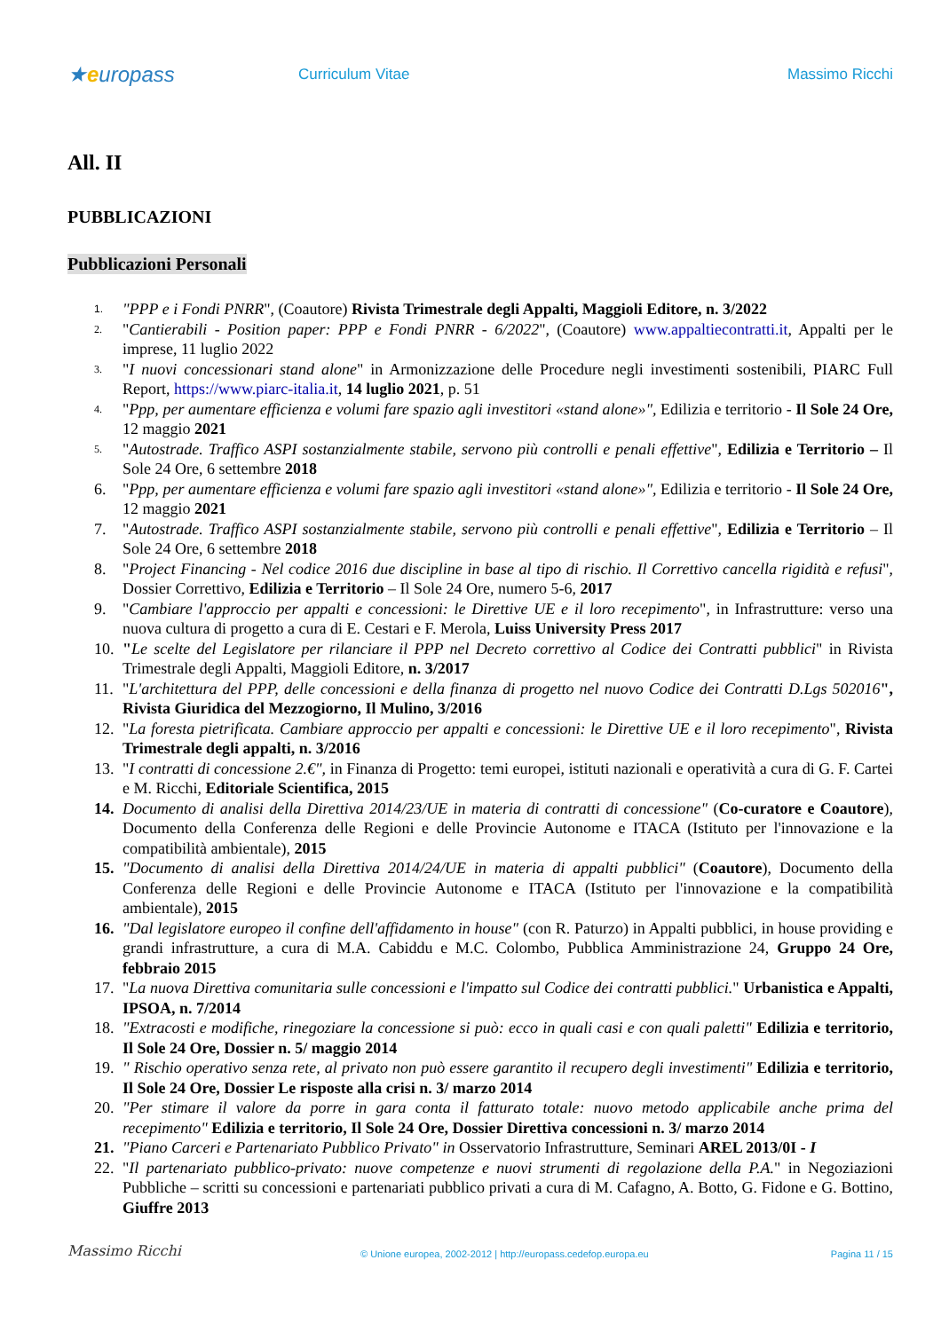★europass
Curriculum Vitae Massimo Ricchi
All. II
PUBBLICAZIONI
Pubblicazioni Personali
1. "PPP e i Fondi PNRR", (Coautore) Rivista Trimestrale degli Appalti, Maggioli Editore, n. 3/2022
2. "Cantierabili - Position paper: PPP e Fondi PNRR - 6/2022", (Coautore) www.appaltiecontratti.it, Appalti per le imprese, 11 luglio 2022
3. "I nuovi concessionari stand alone" in Armonizzazione delle Procedure negli investimenti sostenibili, PIARC Full Report, https://www.piarc-italia.it, 14 luglio 2021, p. 51
4. "Ppp, per aumentare efficienza e volumi fare spazio agli investitori «stand alone»", Edilizia e territorio - Il Sole 24 Ore, 12 maggio 2021
5. "Autostrade. Traffico ASPI sostanzialmente stabile, servono più controlli e penali effettive", Edilizia e Territorio – Il Sole 24 Ore, 6 settembre 2018
6. "Ppp, per aumentare efficienza e volumi fare spazio agli investitori «stand alone»", Edilizia e territorio - Il Sole 24 Ore, 12 maggio 2021
7. "Autostrade. Traffico ASPI sostanzialmente stabile, servono più controlli e penali effettive", Edilizia e Territorio – Il Sole 24 Ore, 6 settembre 2018
8. "Project Financing - Nel codice 2016 due discipline in base al tipo di rischio. Il Correttivo cancella rigidità e refusi", Dossier Correttivo, Edilizia e Territorio – Il Sole 24 Ore, numero 5-6, 2017
9. "Cambiare l'approccio per appalti e concessioni: le Direttive UE e il loro recepimento", in Infrastrutture: verso una nuova cultura di progetto a cura di E. Cestari e F. Merola, Luiss University Press 2017
10. "Le scelte del Legislatore per rilanciare il PPP nel Decreto correttivo al Codice dei Contratti pubblici" in Rivista Trimestrale degli Appalti, Maggioli Editore, n. 3/2017
11. "L'architettura del PPP, delle concessioni e della finanza di progetto nel nuovo Codice dei Contratti D.Lgs 502016", Rivista Giuridica del Mezzogiorno, Il Mulino, 3/2016
12. "La foresta pietrificata. Cambiare approccio per appalti e concessioni: le Direttive UE e il loro recepimento", Rivista Trimestrale degli appalti, n. 3/2016
13. "I contratti di concessione 2.€", in Finanza di Progetto: temi europei, istituti nazionali e operatività a cura di G. F. Cartei e M. Ricchi, Editoriale Scientifica, 2015
14. Documento di analisi della Direttiva 2014/23/UE in materia di contratti di concessione" (Co-curatore e Coautore), Documento della Conferenza delle Regioni e delle Provincie Autonome e ITACA (Istituto per l'innovazione e la compatibilità ambientale), 2015
15. "Documento di analisi della Direttiva 2014/24/UE in materia di appalti pubblici" (Coautore), Documento della Conferenza delle Regioni e delle Provincie Autonome e ITACA (Istituto per l'innovazione e la compatibilità ambientale), 2015
16. "Dal legislatore europeo il confine dell'affidamento in house" (con R. Paturzo) in Appalti pubblici, in house providing e grandi infrastrutture, a cura di M.A. Cabiddu e M.C. Colombo, Pubblica Amministrazione 24, Gruppo 24 Ore, febbraio 2015
17. "La nuova Direttiva comunitaria sulle concessioni e l'impatto sul Codice dei contratti pubblici." Urbanistica e Appalti, IPSOA, n. 7/2014
18. "Extracosti e modifiche, rinegoziare la concessione si può: ecco in quali casi e con quali paletti" Edilizia e territorio, Il Sole 24 Ore, Dossier n. 5/ maggio 2014
19. " Rischio operativo senza rete, al privato non può essere garantito il recupero degli investimenti" Edilizia e territorio, Il Sole 24 Ore, Dossier Le risposte alla crisi n. 3/ marzo 2014
20. "Per stimare il valore da porre in gara conta il fatturato totale: nuovo metodo applicabile anche prima del recepimento" Edilizia e territorio, Il Sole 24 Ore, Dossier Direttiva concessioni n. 3/ marzo 2014
21. "Piano Carceri e Partenariato Pubblico Privato" in Osservatorio Infrastrutture, Seminari AREL 2013/0I - I
22. "Il partenariato pubblico-privato: nuove competenze e nuovi strumenti di regolazione della P.A." in Negoziazioni Pubbliche – scritti su concessioni e partenariati pubblico privati a cura di M. Cafagno, A. Botto, G. Fidone e G. Bottino, Giuffre 2013
Massimo Ricchi
© Unione europea, 2002-2012 | http://europass.cedefop.europa.eu
Pagina 11 / 15